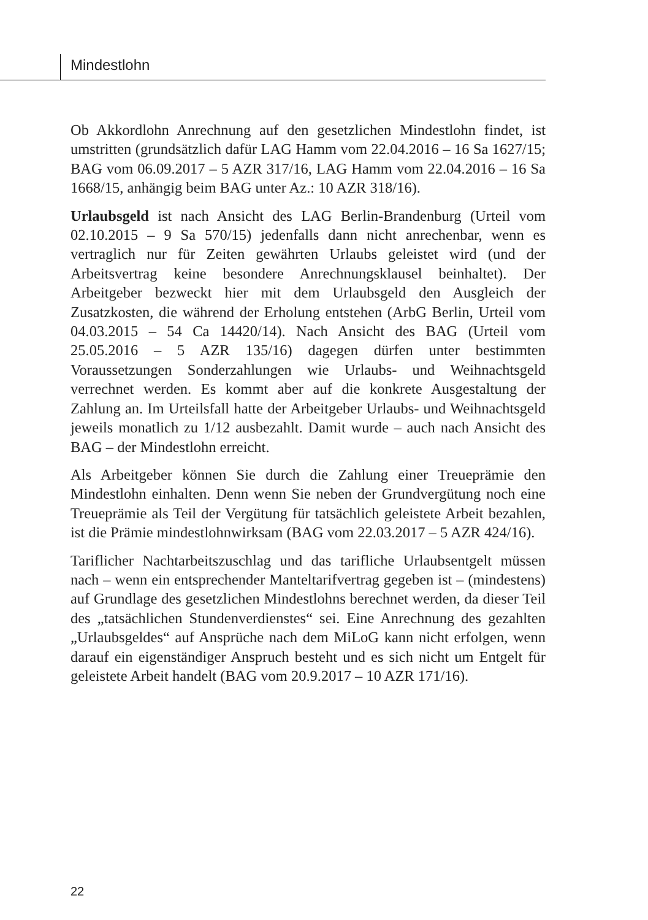Mindestlohn
Ob Akkordlohn Anrechnung auf den gesetzlichen Mindestlohn findet, ist umstritten (grundsätzlich dafür LAG Hamm vom 22.04.2016 – 16 Sa 1627/15; BAG vom 06.09.2017 – 5 AZR 317/16, LAG Hamm vom 22.04.2016 – 16 Sa 1668/15, anhängig beim BAG unter Az.: 10 AZR 318/16).
Urlaubsgeld ist nach Ansicht des LAG Berlin-Brandenburg (Urteil vom 02.10.2015 – 9 Sa 570/15) jedenfalls dann nicht anrechenbar, wenn es vertraglich nur für Zeiten gewährten Urlaubs geleistet wird (und der Arbeitsvertrag keine besondere Anrechnungsklausel beinhaltet). Der Arbeitgeber bezweckt hier mit dem Urlaubsgeld den Ausgleich der Zusatzkosten, die während der Erholung entstehen (ArbG Berlin, Urteil vom 04.03.2015 – 54 Ca 14420/14). Nach Ansicht des BAG (Urteil vom 25.05.2016 – 5 AZR 135/16) dagegen dürfen unter bestimmten Voraussetzungen Sonderzahlungen wie Urlaubs- und Weihnachtsgeld verrechnet werden. Es kommt aber auf die konkrete Ausgestaltung der Zahlung an. Im Urteilsfall hatte der Arbeitgeber Urlaubs- und Weihnachtsgeld jeweils monatlich zu 1/12 ausbezahlt. Damit wurde – auch nach Ansicht des BAG – der Mindestlohn erreicht.
Als Arbeitgeber können Sie durch die Zahlung einer Treueprämie den Mindestlohn einhalten. Denn wenn Sie neben der Grundvergütung noch eine Treueprämie als Teil der Vergütung für tatsächlich geleistete Arbeit bezahlen, ist die Prämie mindestlohnwirksam (BAG vom 22.03.2017 – 5 AZR 424/16).
Tariflicher Nachtarbeitszuschlag und das tarifliche Urlaubsentgelt müssen nach – wenn ein entsprechender Manteltarifvertrag gegeben ist – (mindestens) auf Grundlage des gesetzlichen Mindestlohns berechnet werden, da dieser Teil des „tatsächlichen Stundenverdienstes“ sei. Eine Anrechnung des gezahlten „Urlaubsgeldes“ auf Ansprüche nach dem MiLoG kann nicht erfolgen, wenn darauf ein eigenständiger Anspruch besteht und es sich nicht um Entgelt für geleistete Arbeit handelt (BAG vom 20.9.2017 – 10 AZR 171/16).
22